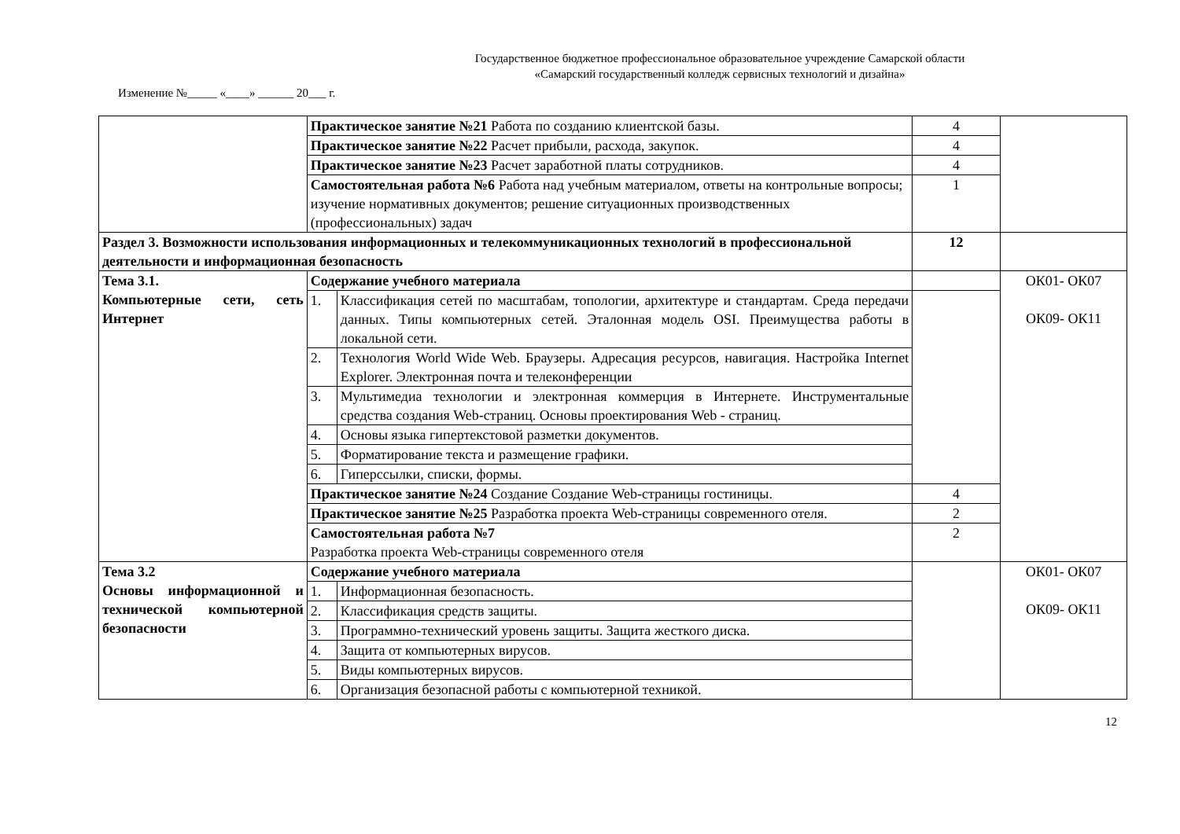Государственное бюджетное профессиональное образовательное учреждение Самарской области
«Самарский государственный колледж сервисных технологий и дизайна»
Изменение №_____ «____» ______ 20___ г.
| | Практическое занятие №21 Работа по созданию клиентской базы. | | 4 | |
| | Практическое занятие №22 Расчет прибыли, расхода, закупок. | | 4 | |
| | Практическое занятие №23 Расчет заработной платы сотрудников. | | 4 | |
| | Самостоятельная работа №6 Работа над учебным материалом, ответы на контрольные вопросы; изучение нормативных документов; решение ситуационных производственных (профессиональных) задач | | 1 | |
| Раздел 3. Возможности использования информационных и телекоммуникационных технологий в профессиональной деятельности и информационная безопасность | | | 12 | |
| Тема 3.1. Компьютерные сети, сеть Интернет | Содержание учебного материала | | | ОК01- ОК07 ОК09- ОК11 |
| | 1. | Классификация сетей по масштабам, топологии, архитектуре и стандартам. Среда передачи данных. Типы компьютерных сетей. Эталонная модель OSI. Преимущества работы в локальной сети. | | |
| | 2. | Технология World Wide Web. Браузеры. Адресация ресурсов, навигация. Настройка Internet Explorer. Электронная почта и телеконференции | | |
| | 3. | Мультимедиа технологии и электронная коммерция в Интернете. Инструментальные средства создания Web-страниц. Основы проектирования Web - страниц. | | |
| | 4. | Основы языка гипертекстовой разметки документов. | | |
| | 5. | Форматирование текста и размещение графики. | | |
| | 6. | Гиперссылки, списки, формы. | | |
| | Практическое занятие №24 Создание Создание Web-страницы гостиницы. | | 4 | |
| | Практическое занятие №25 Разработка проекта Web-страницы современного отеля. | | 2 | |
| | Самостоятельная работа №7 Разработка проекта Web-страницы современного отеля | | 2 | |
| Тема 3.2 Основы информационной и технической компьютерной безопасности | Содержание учебного материала | | | ОК01- ОК07 ОК09- ОК11 |
| | 1. | Информационная безопасность. | | |
| | 2. | Классификация средств защиты. | | |
| | 3. | Программно-технический уровень защиты. Защита жесткого диска. | | |
| | 4. | Защита от компьютерных вирусов. | | |
| | 5. | Виды компьютерных вирусов. | | |
| | 6. | Организация безопасной работы с компьютерной техникой. | | |
12